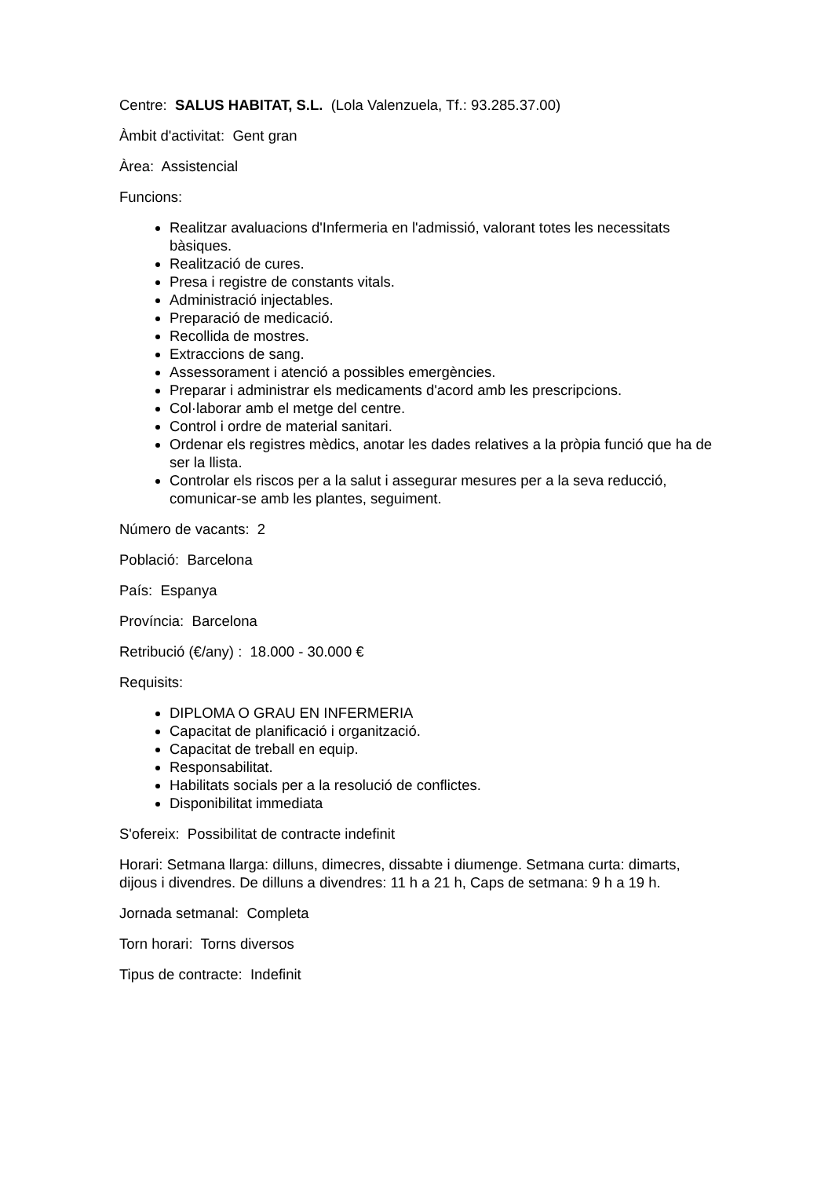Centre: SALUS HABITAT, S.L. (Lola Valenzuela, Tf.: 93.285.37.00)
Àmbit d'activitat: Gent gran
Àrea: Assistencial
Funcions:
Realitzar avaluacions d'Infermeria en l'admissió, valorant totes les necessitats bàsiques.
Realització de cures.
Presa i registre de constants vitals.
Administració injectables.
Preparació de medicació.
Recollida de mostres.
Extraccions de sang.
Assessorament i atenció a possibles emergències.
Preparar i administrar els medicaments d'acord amb les prescripcions.
Col·laborar amb el metge del centre.
Control i ordre de material sanitari.
Ordenar els registres mèdics, anotar les dades relatives a la pròpia funció que ha de ser la llista.
Controlar els riscos per a la salut i assegurar mesures per a la seva reducció, comunicar-se amb les plantes, seguiment.
Número de vacants: 2
Població: Barcelona
País: Espanya
Província: Barcelona
Retribució (€/any) : 18.000 - 30.000 €
Requisits:
DIPLOMA O GRAU EN INFERMERIA
Capacitat de planificació i organització.
Capacitat de treball en equip.
Responsabilitat.
Habilitats socials per a la resolució de conflictes.
Disponibilitat immediata
S'ofereix: Possibilitat de contracte indefinit
Horari: Setmana llarga: dilluns, dimecres, dissabte i diumenge. Setmana curta: dimarts, dijous i divendres. De dilluns a divendres: 11 h a 21 h, Caps de setmana: 9 h a 19 h.
Jornada setmanal: Completa
Torn horari: Torns diversos
Tipus de contracte: Indefinit